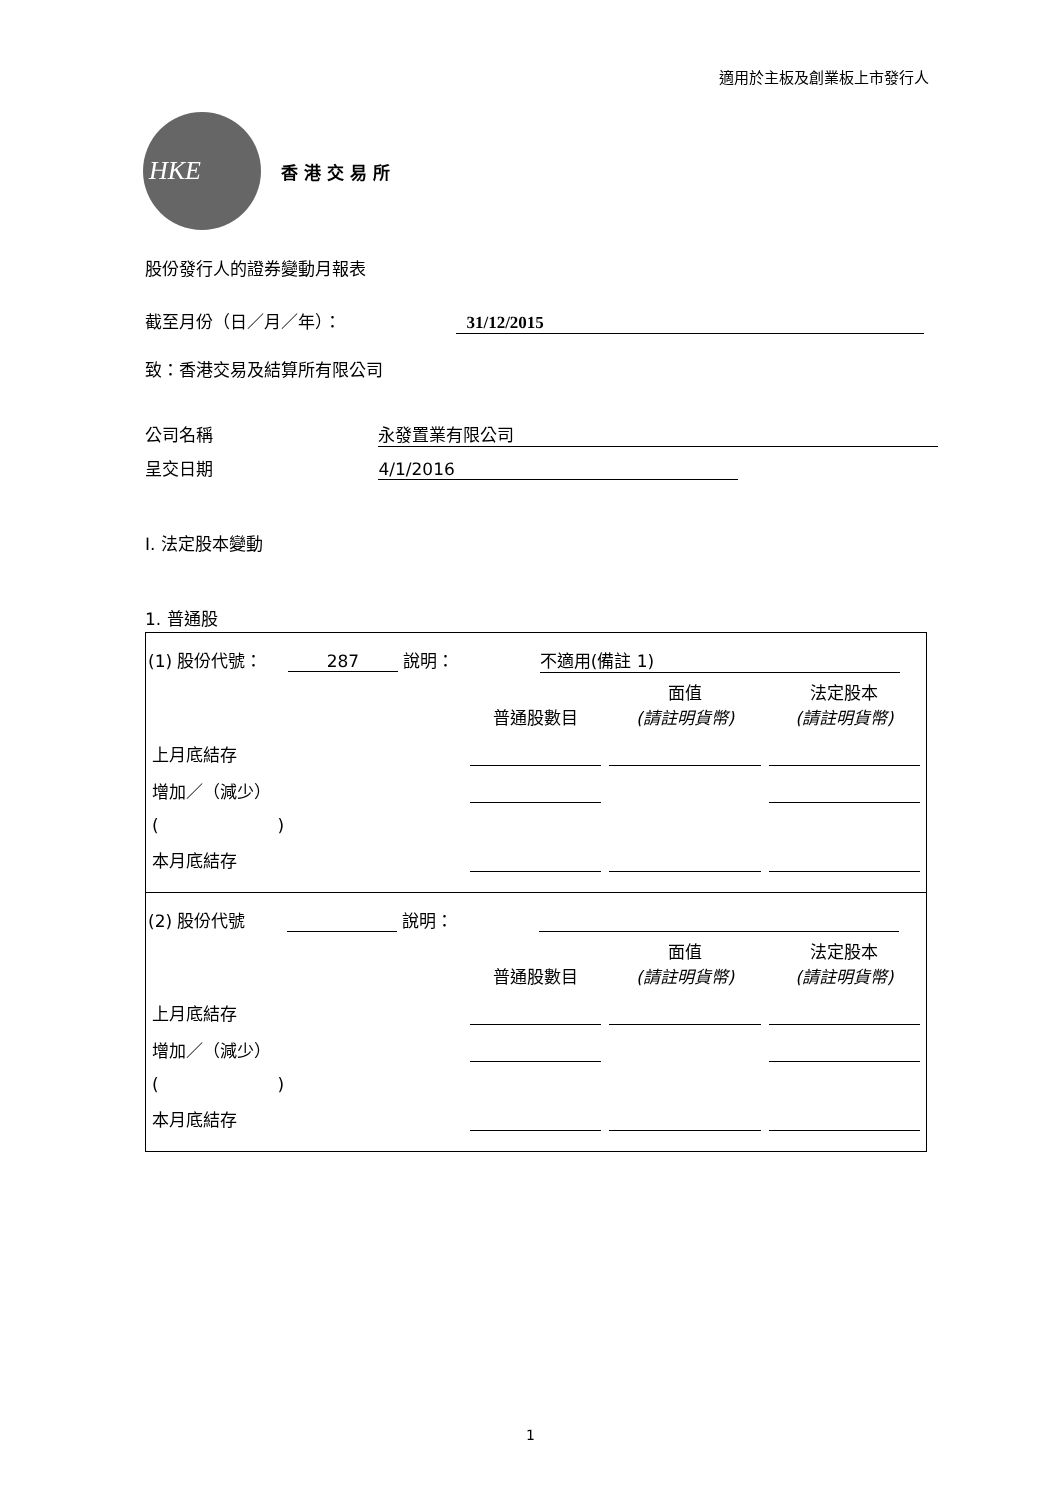適用於主板及創業板上市發行人
HKE
香港交易所
股份發行人的證券變動月報表
截至月份（日／月／年）： 31/12/2015
致：香港交易及結算所有限公司
公司名稱 永發置業有限公司
呈交日期 4/1/2016
I. 法定股本變動
1. 普通股
(1) 股份代號： 287 說明： 不適用(備註 1)
| | 普通股數目 | 面值 (請註明貨幣) | 法定股本 (請註明貨幣) |
| --- | --- | --- | --- |
| 上月底結存 | | | |
| 增加／（減少） | | | |
| ( ) | | | |
| 本月底結存 | | | |
(2) 股份代號 說明：
| | 普通股數目 | 面值 (請註明貨幣) | 法定股本 (請註明貨幣) |
| --- | --- | --- | --- |
| 上月底結存 | | | |
| 增加／（減少） | | | |
| ( ) | | | |
| 本月底結存 | | | |
1